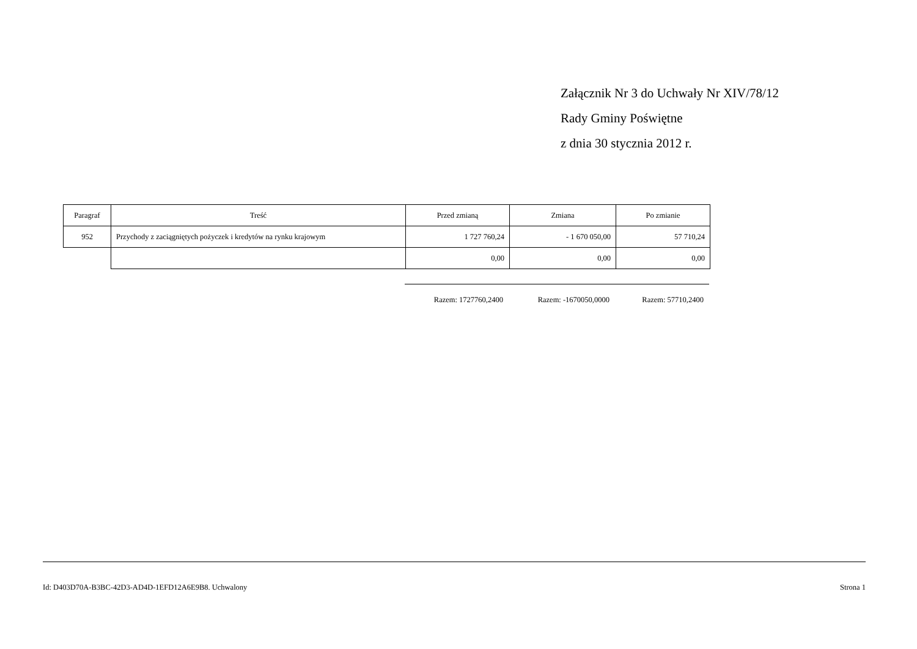Załącznik Nr 3 do Uchwały Nr XIV/78/12
Rady Gminy Poświętne
z dnia 30 stycznia 2012 r.
| Paragraf | Treść | Przed zmianą | Zmiana | Po zmianie |
| --- | --- | --- | --- | --- |
| 952 | Przychody z zaciągniętych pożyczek i kredytów na rynku krajowym | 1 727 760,24 | - 1 670 050,00 | 57 710,24 |
| | | 0,00 | 0,00 | 0,00 |
Razem: 1727760,2400 Razem: -1670050,0000 Razem: 57710,2400
Id: D403D70A-B3BC-42D3-AD4D-1EFD12A6E9B8. Uchwalony Strona 1